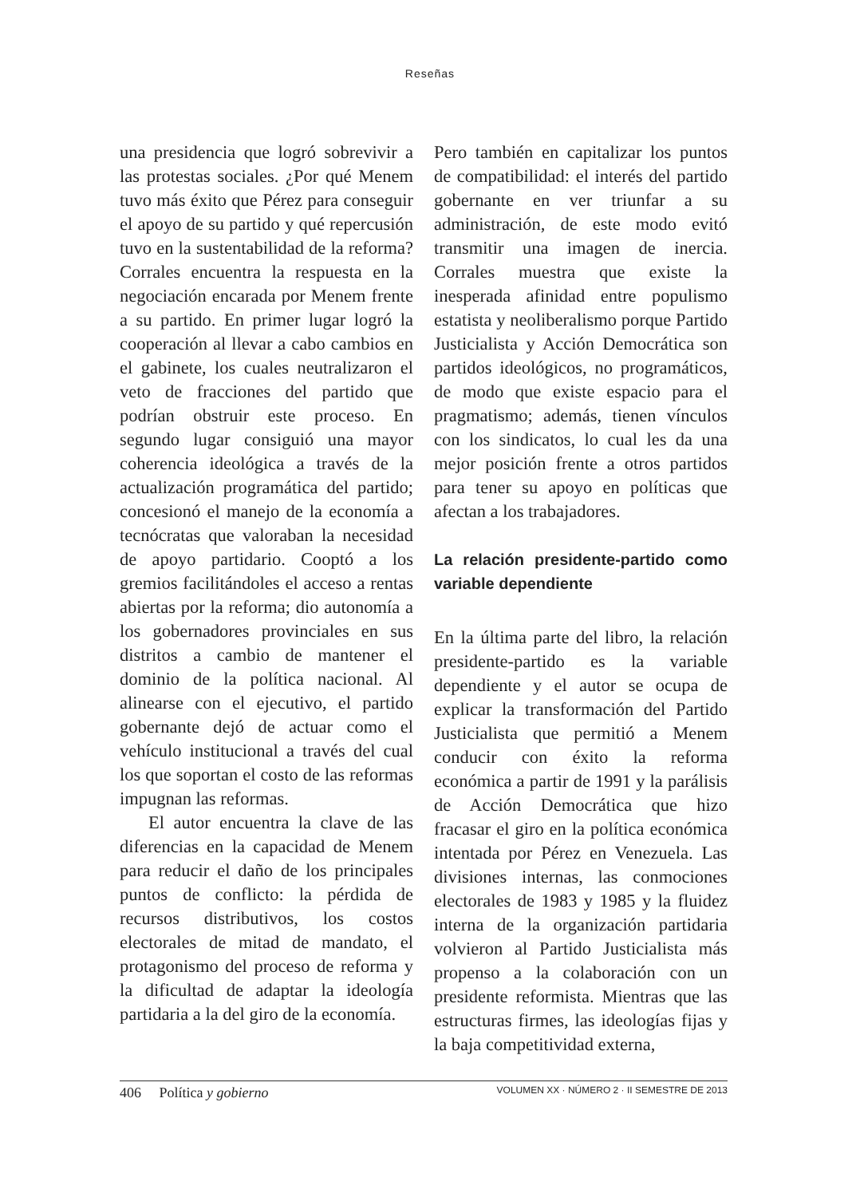Reseñas
una presidencia que logró sobrevivir a las protestas sociales. ¿Por qué Menem tuvo más éxito que Pérez para conseguir el apoyo de su partido y qué repercusión tuvo en la sustentabilidad de la reforma? Corrales encuentra la respuesta en la negociación encarada por Menem frente a su partido. En primer lugar logró la cooperación al llevar a cabo cambios en el gabinete, los cuales neutralizaron el veto de fracciones del partido que podrían obstruir este proceso. En segundo lugar consiguió una mayor coherencia ideológica a través de la actualización programática del partido; concesionó el manejo de la economía a tecnócratas que valoraban la necesidad de apoyo partidario. Cooptó a los gremios facilitándoles el acceso a rentas abiertas por la reforma; dio autonomía a los gobernadores provinciales en sus distritos a cambio de mantener el dominio de la política nacional. Al alinearse con el ejecutivo, el partido gobernante dejó de actuar como el vehículo institucional a través del cual los que soportan el costo de las reformas impugnan las reformas.
El autor encuentra la clave de las diferencias en la capacidad de Menem para reducir el daño de los principales puntos de conflicto: la pérdida de recursos distributivos, los costos electorales de mitad de mandato, el protagonismo del proceso de reforma y la dificultad de adaptar la ideología partidaria a la del giro de la economía.
Pero también en capitalizar los puntos de compatibilidad: el interés del partido gobernante en ver triunfar a su administración, de este modo evitó transmitir una imagen de inercia. Corrales muestra que existe la inesperada afinidad entre populismo estatista y neoliberalismo porque Partido Justicialista y Acción Democrática son partidos ideológicos, no programáticos, de modo que existe espacio para el pragmatismo; además, tienen vínculos con los sindicatos, lo cual les da una mejor posición frente a otros partidos para tener su apoyo en políticas que afectan a los trabajadores.
La relación presidente-partido como variable dependiente
En la última parte del libro, la relación presidente-partido es la variable dependiente y el autor se ocupa de explicar la transformación del Partido Justicialista que permitió a Menem conducir con éxito la reforma económica a partir de 1991 y la parálisis de Acción Democrática que hizo fracasar el giro en la política económica intentada por Pérez en Venezuela. Las divisiones internas, las conmociones electorales de 1983 y 1985 y la fluidez interna de la organización partidaria volvieron al Partido Justicialista más propenso a la colaboración con un presidente reformista. Mientras que las estructuras firmes, las ideologías fijas y la baja competitividad externa,
406 Política y gobierno VOLUMEN XX · NÚMERO 2 · II SEMESTRE DE 2013